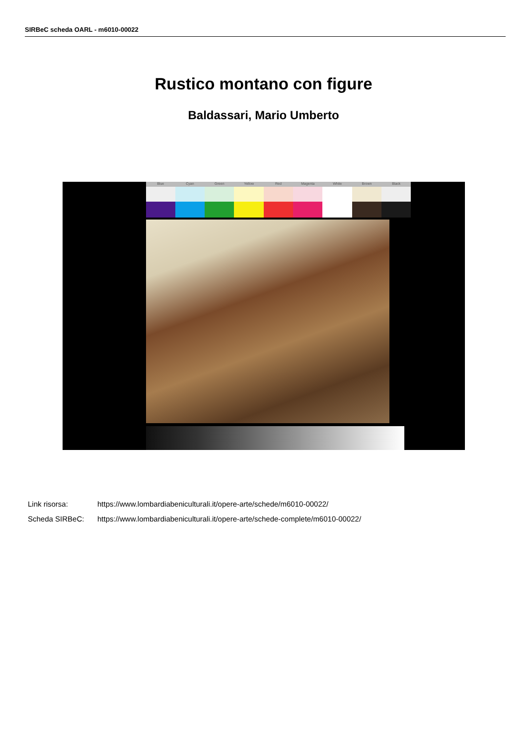SIRBeC scheda OARL - m6010-00022
Rustico montano con figure
Baldassari, Mario Umberto
Blue Cyan Green Yellow Red Magenta White Brown Black
Link risorsa: https://www.lombardiabeniculturali.it/opere-arte/schede/m6010-00022/
Scheda SIRBeC: https://www.lombardiabeniculturali.it/opere-arte/schede-complete/m6010-00022/